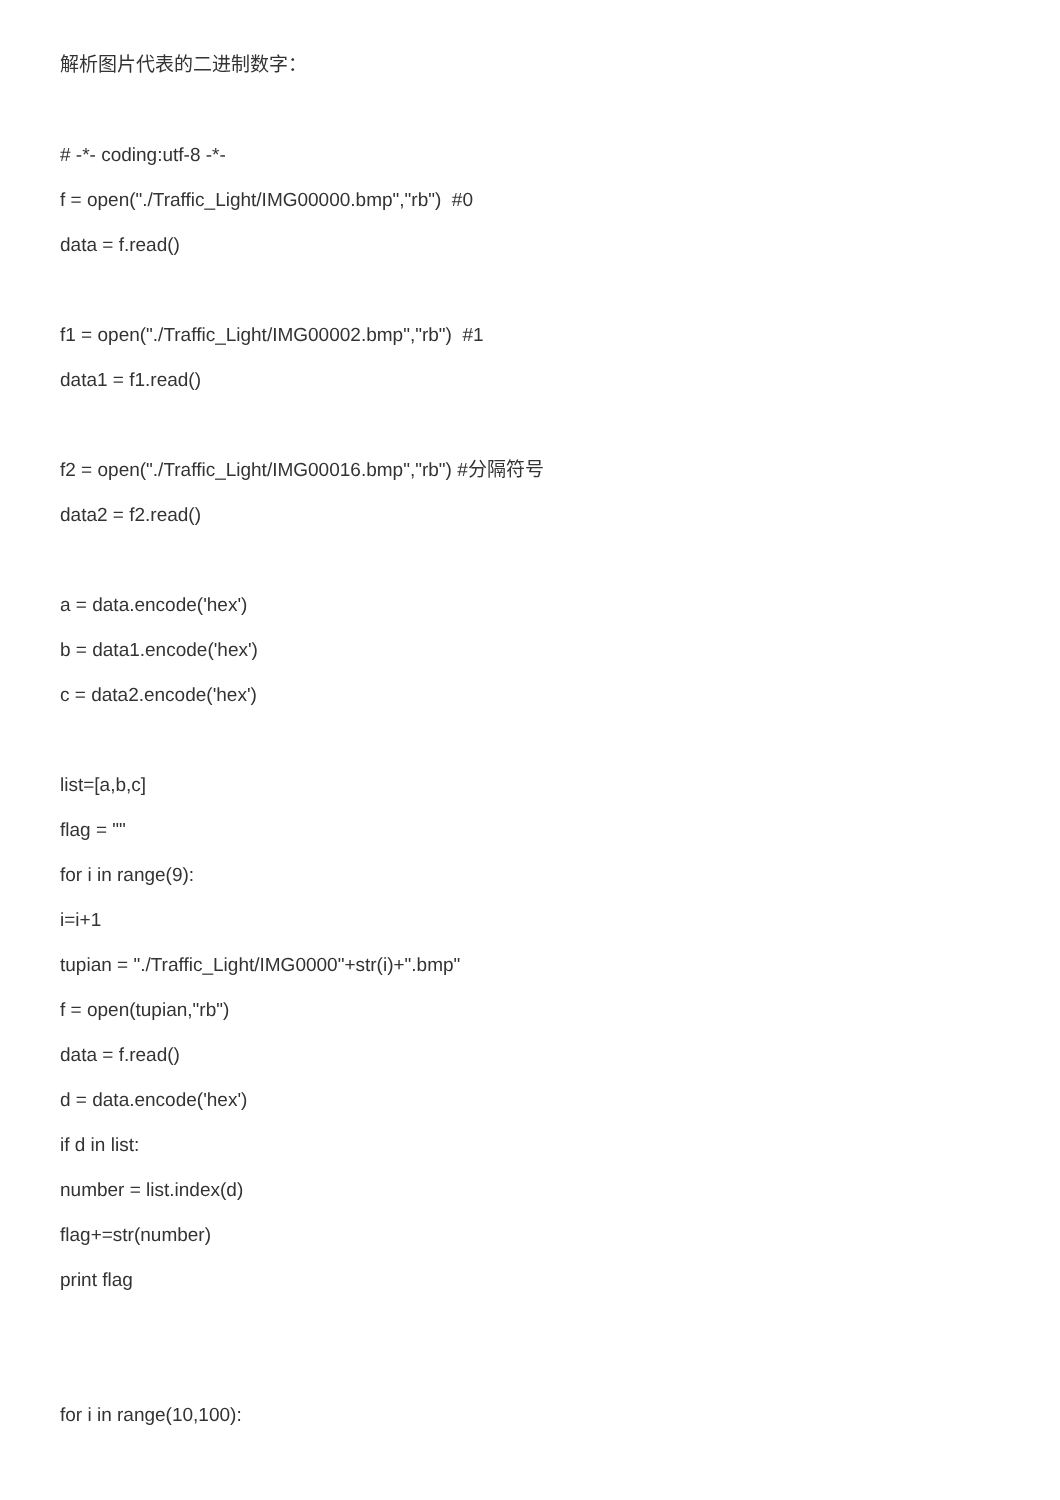解析图片代表的二进制数字：
# -*- coding:utf-8 -*-
f = open("./Traffic_Light/IMG00000.bmp","rb") #0
data = f.read()
f1 = open("./Traffic_Light/IMG00002.bmp","rb") #1
data1 = f1.read()
f2 = open("./Traffic_Light/IMG00016.bmp","rb") #分隔符号
data2 = f2.read()
a = data.encode('hex')
b = data1.encode('hex')
c = data2.encode('hex')
list=[a,b,c]
flag = ""
for i in range(9):
i=i+1
tupian = "./Traffic_Light/IMG0000"+str(i)+".bmp"
f = open(tupian,"rb")
data = f.read()
d = data.encode('hex')
if d in list:
number = list.index(d)
flag+=str(number)
print flag
for i in range(10,100):